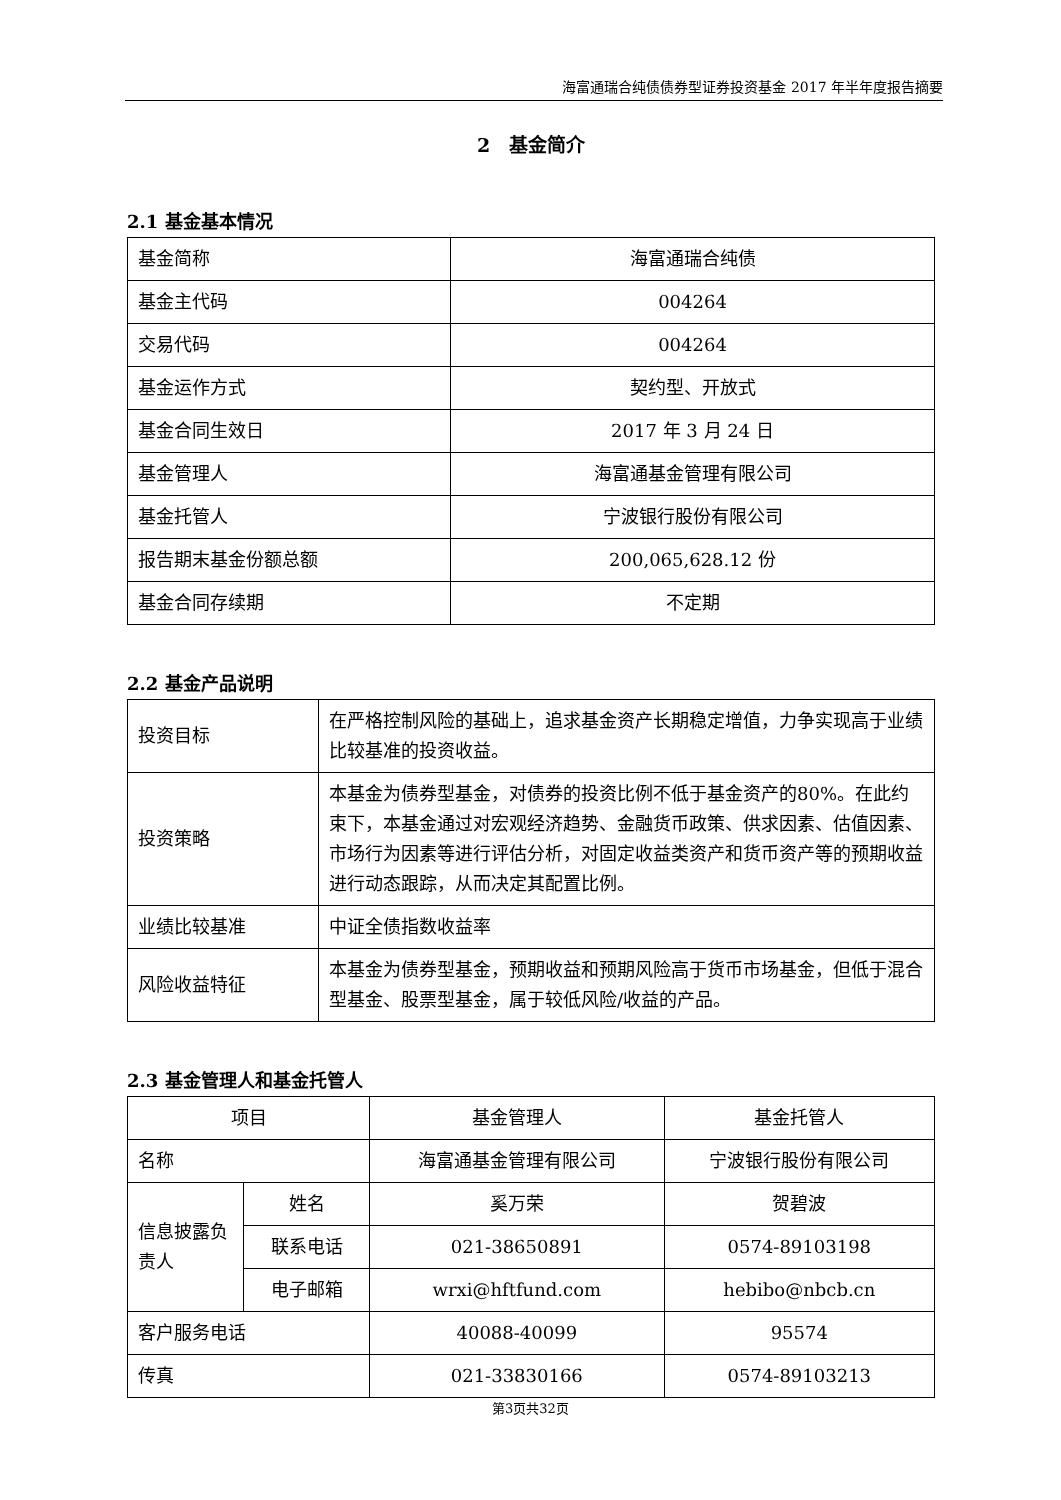海富通瑞合纯债债券型证券投资基金 2017 年半年度报告摘要
2　基金简介
2.1 基金基本情况
| 基金简称 | 海富通瑞合纯债 |
| 基金主代码 | 004264 |
| 交易代码 | 004264 |
| 基金运作方式 | 契约型、开放式 |
| 基金合同生效日 | 2017 年 3 月 24 日 |
| 基金管理人 | 海富通基金管理有限公司 |
| 基金托管人 | 宁波银行股份有限公司 |
| 报告期末基金份额总额 | 200,065,628.12 份 |
| 基金合同存续期 | 不定期 |
2.2 基金产品说明
| 投资目标 | 在严格控制风险的基础上，追求基金资产长期稳定增值，力争实现高于业绩比较基准的投资收益。 |
| 投资策略 | 本基金为债券型基金，对债券的投资比例不低于基金资产的80%。在此约束下，本基金通过对宏观经济趋势、金融货币政策、供求因素、估值因素、市场行为因素等进行评估分析，对固定收益类资产和货币资产等的预期收益进行动态跟踪，从而决定其配置比例。 |
| 业绩比较基准 | 中证全债指数收益率 |
| 风险收益特征 | 本基金为债券型基金，预期收益和预期风险高于货币市场基金，但低于混合型基金、股票型基金，属于较低风险/收益的产品。 |
2.3 基金管理人和基金托管人
| 项目 | | 基金管理人 | 基金托管人 |
| 名称 | | 海富通基金管理有限公司 | 宁波银行股份有限公司 |
| 信息披露负责人 | 姓名 | 奚万荣 | 贺碧波 |
| | 联系电话 | 021-38650891 | 0574-89103198 |
| | 电子邮箱 | wrxi@hftfund.com | hebibo@nbcb.cn |
| 客户服务电话 | | 40088-40099 | 95574 |
| 传真 | | 021-33830166 | 0574-89103213 |
第3页共32页